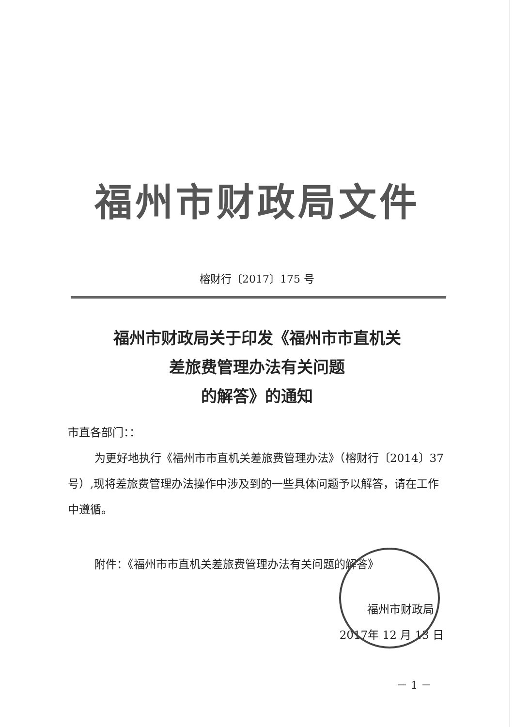福州市财政局文件
榕财行〔2017〕175 号
福州市财政局关于印发《福州市市直机关
差旅费管理办法有关问题
的解答》的通知
市直各部门：：
为更好地执行《福州市市直机关差旅费管理办法》（榕财行〔2014〕37 号）,现将差旅费管理办法操作中涉及到的一些具体问题予以解答，请在工作中遵循。
附件：《福州市市直机关差旅费管理办法有关问题的解答》
福州市财政局
2017年 12 月 13 日
－ 1 －